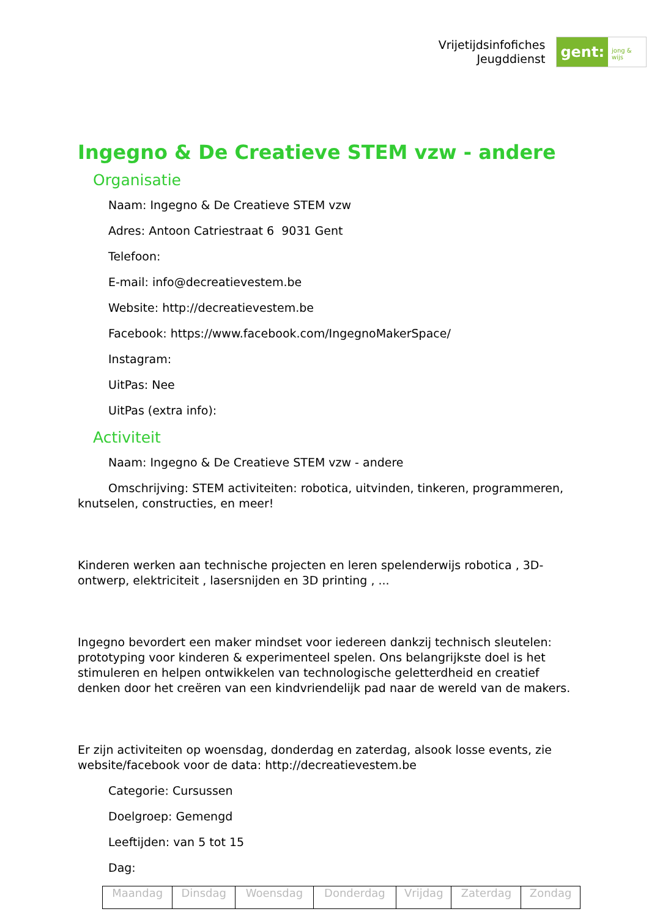Vrijetijdsinfofiches
Jeugddienst
gent:
jong & wijs
Ingegno & De Creatieve STEM vzw - andere
Organisatie
Naam: Ingegno & De Creatieve STEM vzw
Adres: Antoon Catriestraat 6 9031 Gent
Telefoon:
E-mail: info@decreatievestem.be
Website: http://decreatievestem.be
Facebook: https://www.facebook.com/IngegnoMakerSpace/
Instagram:
UitPas: Nee
UitPas (extra info):
Activiteit
Naam: Ingegno & De Creatieve STEM vzw - andere
Omschrijving: STEM activiteiten: robotica, uitvinden, tinkeren, programmeren, knutselen, constructies, en meer!
Kinderen werken aan technische projecten en leren spelenderwijs robotica , 3D-ontwerp, elektriciteit , lasersnijden en 3D printing , ...
Ingegno bevordert een maker mindset voor iedereen dankzij technisch sleutelen: prototyping voor kinderen & experimenteel spelen. Ons belangrijkste doel is het stimuleren en helpen ontwikkelen van technologische geletterdheid en creatief denken door het creëren van een kindvriendelijk pad naar de wereld van de makers.
Er zijn activiteiten op woensdag, donderdag en zaterdag, alsook losse events, zie website/facebook voor de data: http://decreatievestem.be
Categorie: Cursussen
Doelgroep: Gemengd
Leeftijden: van 5 tot 15
Dag:
| Maandag | Dinsdag | Woensdag | Donderdag | Vrijdag | Zaterdag | Zondag |